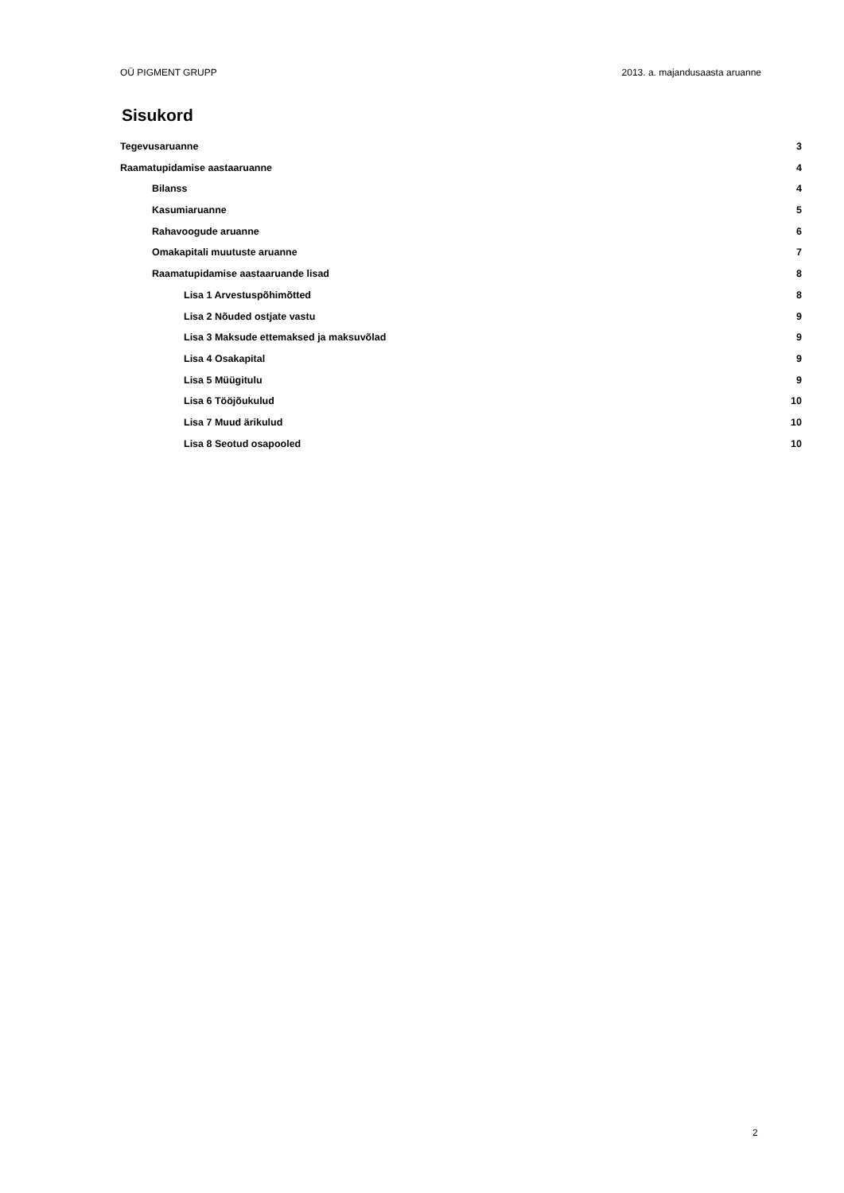OÜ PIGMENT GRUPP 2013. a. majandusaasta aruanne
Sisukord
Tegevusaruanne 3
Raamatupidamise aastaaruanne 4
Bilanss 4
Kasumiaruanne 5
Rahavoogude aruanne 6
Omakapitali muutuste aruanne 7
Raamatupidamise aastaaruande lisad 8
Lisa 1 Arvestuspõhimõtted 8
Lisa 2 Nõuded ostjate vastu 9
Lisa 3 Maksude ettemaksed ja maksuvõlad 9
Lisa 4 Osakapital 9
Lisa 5 Müügitulu 9
Lisa 6 Tööjõukulud 10
Lisa 7 Muud ärikulud 10
Lisa 8 Seotud osapooled 10
2